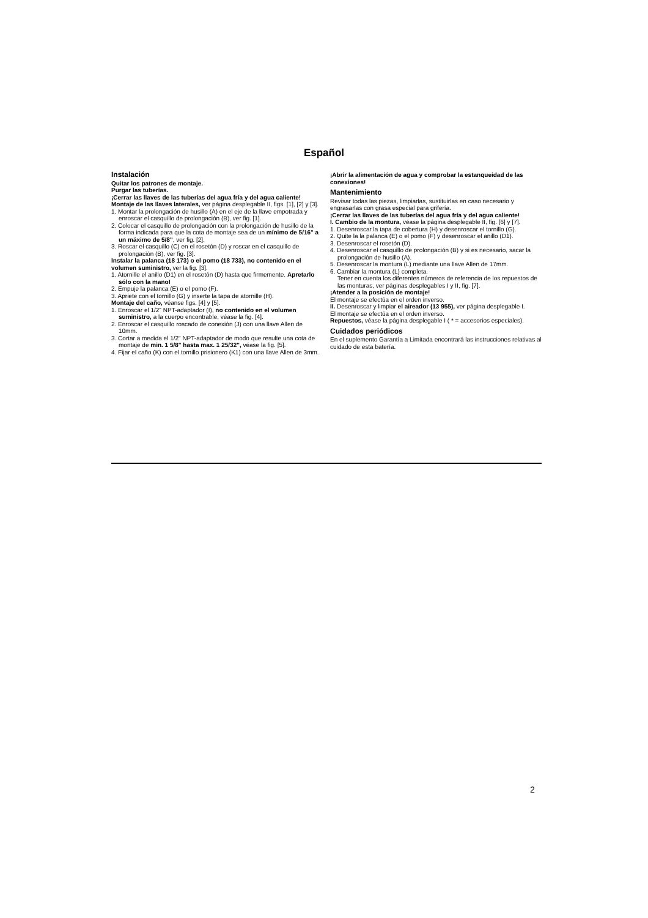Español
Instalación
Quitar los patrones de montaje.
Purgar las tuberías.
¡Cerrar las llaves de las tuberías del agua fría y del agua caliente!
Montaje de las llaves laterales, ver página desplegable II, figs. [1], [2] y [3].
1. Montar la prolongación de husillo (A) en el eje de la llave empotrada y enroscar el casquillo de prolongación (B), ver fig. [1].
2. Colocar el casquillo de prolongación con la prolongación de husillo de la forma indicada para que la cota de montaje sea de un mínimo de 5/16" a un máximo de 5/8", ver fig. [2].
3. Roscar el casquillo (C) en el rosetón (D) y roscar en el casquillo de prolongación (B), ver fig. [3].
Instalar la palanca (18 173) o el pomo (18 733), no contenido en el volumen suministro, ver la fig. [3].
1. Atornille el anillo (D1) en el rosetón (D) hasta que firmemente. Apretarlo sólo con la mano!
2. Empuje la palanca (E) o el pomo (F).
3. Apriete con el tornillo (G) y inserte la tapa de atornille (H).
Montaje del caño, véanse figs. [4] y [5].
1. Enroscar el 1/2" NPT-adaptador (I), no contenido en el volumen suministro, a la cuerpo encontrable, véase la fig. [4].
2. Enroscar el casquillo roscado de conexión (J) con una llave Allen de 10mm.
3. Cortar a medida el 1/2" NPT-adaptador de modo que resulte una cota de montaje de min. 1 5/8" hasta max. 1 25/32", véase la fig. [5].
4. Fijar el caño (K) con el tornillo prisionero (K1) con una llave Allen de 3mm.
¡Abrir la alimentación de agua y comprobar la estanqueidad de las conexiones!
Mantenimiento
Revisar todas las piezas, limpiarlas, sustituirlas en caso necesario y engrasarlas con grasa especial para grifería.
¡Cerrar las llaves de las tuberías del agua fría y del agua caliente!
I. Cambio de la montura, véase la página desplegable II, fig. [6] y [7].
1. Desenroscar la tapa de cobertura (H) y desenroscar el tornillo (G).
2. Quite la la palanca (E) o el pomo (F) y desenroscar el anillo (D1).
3. Desenroscar el rosetón (D).
4. Desenroscar el casquillo de prolongación (B) y si es necesario, sacar la prolongación de husillo (A).
5. Desenroscar la montura (L) mediante una llave Allen de 17mm.
6. Cambiar la montura (L) completa.
Tener en cuenta los diferentes números de referencia de los repuestos de las monturas, ver páginas desplegables I y II, fig. [7].
¡Atender a la posición de montaje!
El montaje se efectúa en el orden inverso.
II. Desenroscar y limpiar el aireador (13 955), ver página desplegable I.
El montaje se efectúa en el orden inverso.
Repuestos, véase la página desplegable I ( * = accesorios especiales).
Cuidados periódicos
En el suplemento Garantía a Limitada encontrará las instrucciones relativas al cuidado de esta batería.
2